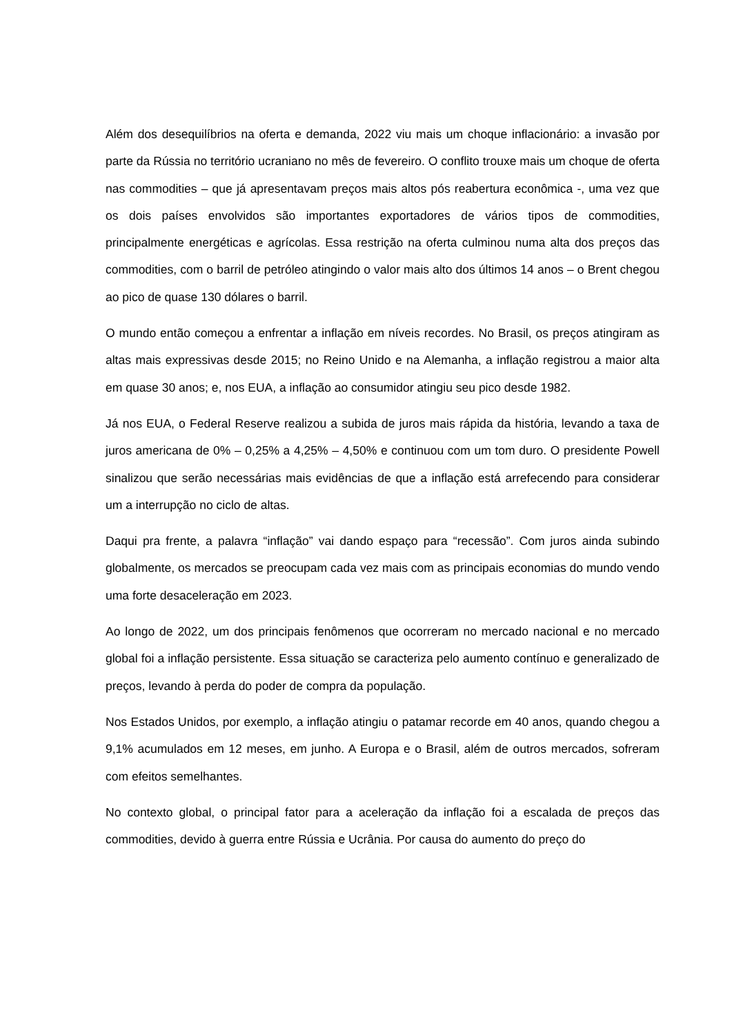Além dos desequilíbrios na oferta e demanda, 2022 viu mais um choque inflacionário: a invasão por parte da Rússia no território ucraniano no mês de fevereiro. O conflito trouxe mais um choque de oferta nas commodities – que já apresentavam preços mais altos pós reabertura econômica -, uma vez que os dois países envolvidos são importantes exportadores de vários tipos de commodities, principalmente energéticas e agrícolas. Essa restrição na oferta culminou numa alta dos preços das commodities, com o barril de petróleo atingindo o valor mais alto dos últimos 14 anos – o Brent chegou ao pico de quase 130 dólares o barril.
O mundo então começou a enfrentar a inflação em níveis recordes. No Brasil, os preços atingiram as altas mais expressivas desde 2015; no Reino Unido e na Alemanha, a inflação registrou a maior alta em quase 30 anos; e, nos EUA, a inflação ao consumidor atingiu seu pico desde 1982.
Já nos EUA, o Federal Reserve realizou a subida de juros mais rápida da história, levando a taxa de juros americana de 0% – 0,25% a 4,25% – 4,50% e continuou com um tom duro. O presidente Powell sinalizou que serão necessárias mais evidências de que a inflação está arrefecendo para considerar um a interrupção no ciclo de altas.
Daqui pra frente, a palavra “inflação” vai dando espaço para “recessão”. Com juros ainda subindo globalmente, os mercados se preocupam cada vez mais com as principais economias do mundo vendo uma forte desaceleração em 2023.
Ao longo de 2022, um dos principais fenômenos que ocorreram no mercado nacional e no mercado global foi a inflação persistente. Essa situação se caracteriza pelo aumento contínuo e generalizado de preços, levando à perda do poder de compra da população.
Nos Estados Unidos, por exemplo, a inflação atingiu o patamar recorde em 40 anos, quando chegou a 9,1% acumulados em 12 meses, em junho. A Europa e o Brasil, além de outros mercados, sofreram com efeitos semelhantes.
No contexto global, o principal fator para a aceleração da inflação foi a escalada de preços das commodities, devido à guerra entre Rússia e Ucrânia. Por causa do aumento do preço do